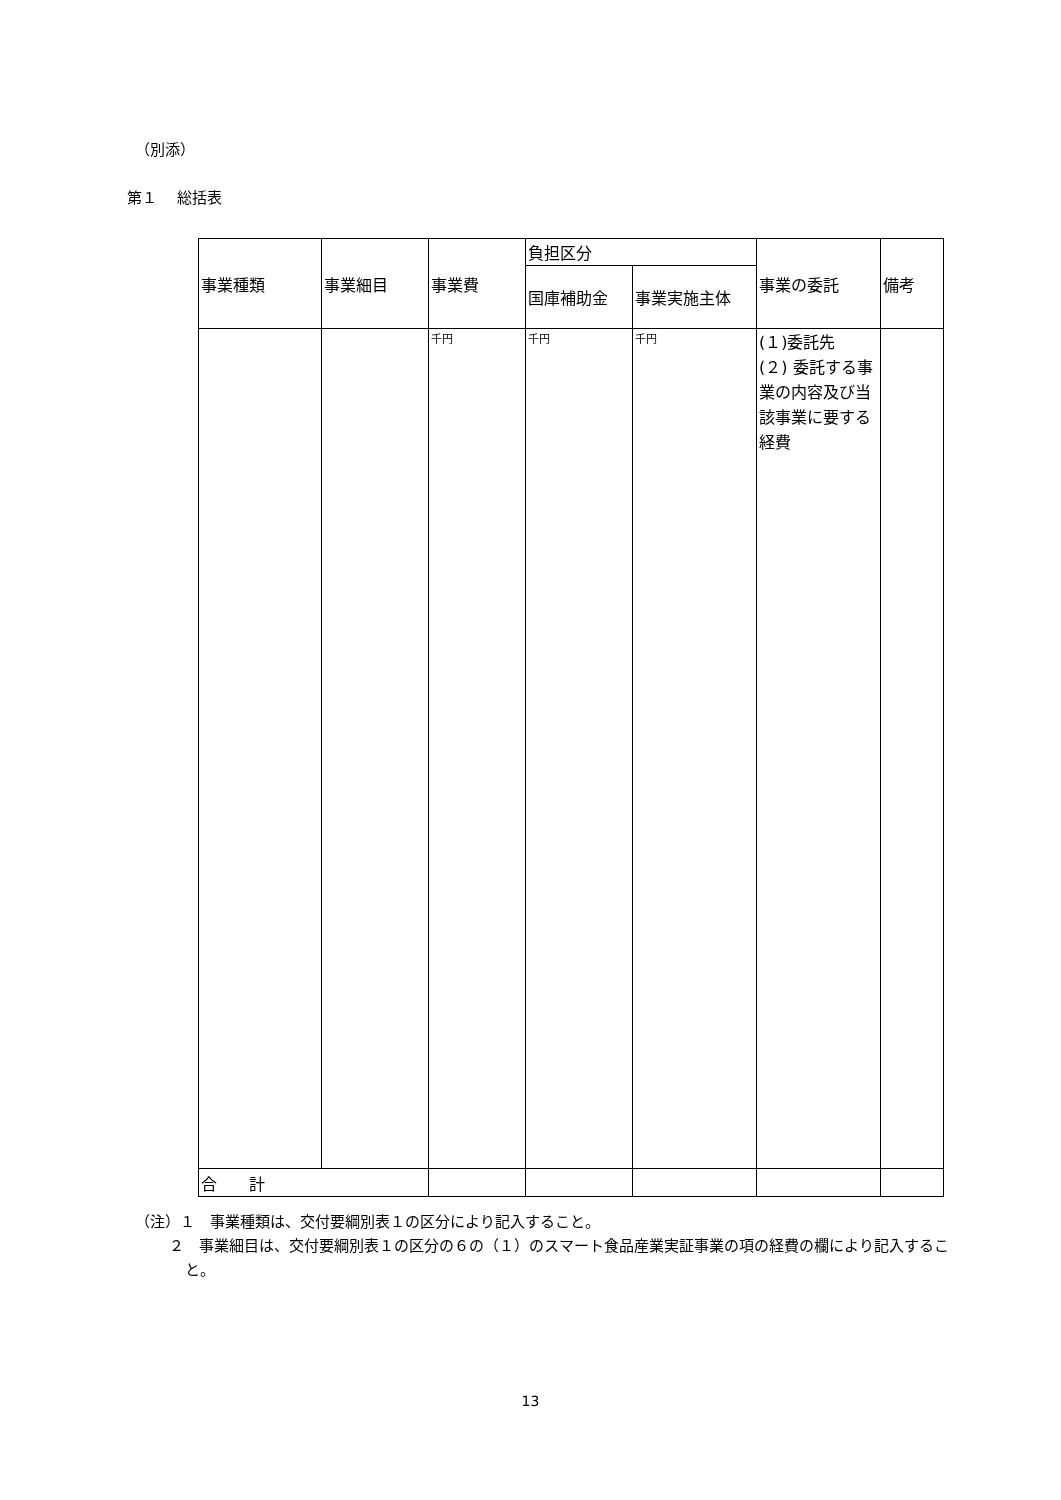（別添）
第１　 総括表
| 事業種類 | 事業細目 | 事業費 | 負担区分 | | 事業の委託 | 備考 |
| --- | --- | --- | --- | --- | --- | --- |
| | | | 国庫補助金 | 事業実施主体 | | |
| | | 千円 | 千円 | 千円 | (１)委託先 (２) 委託する事業の内容及び当該事業に要する経費 | |
| 合 計 | | | | | | |
（注）１　事業種類は、交付要綱別表１の区分により記入すること。
２　事業細目は、交付要綱別表１の区分の６の（１）のスマート食品産業実証事業の項の経費の欄により記入すること。
13